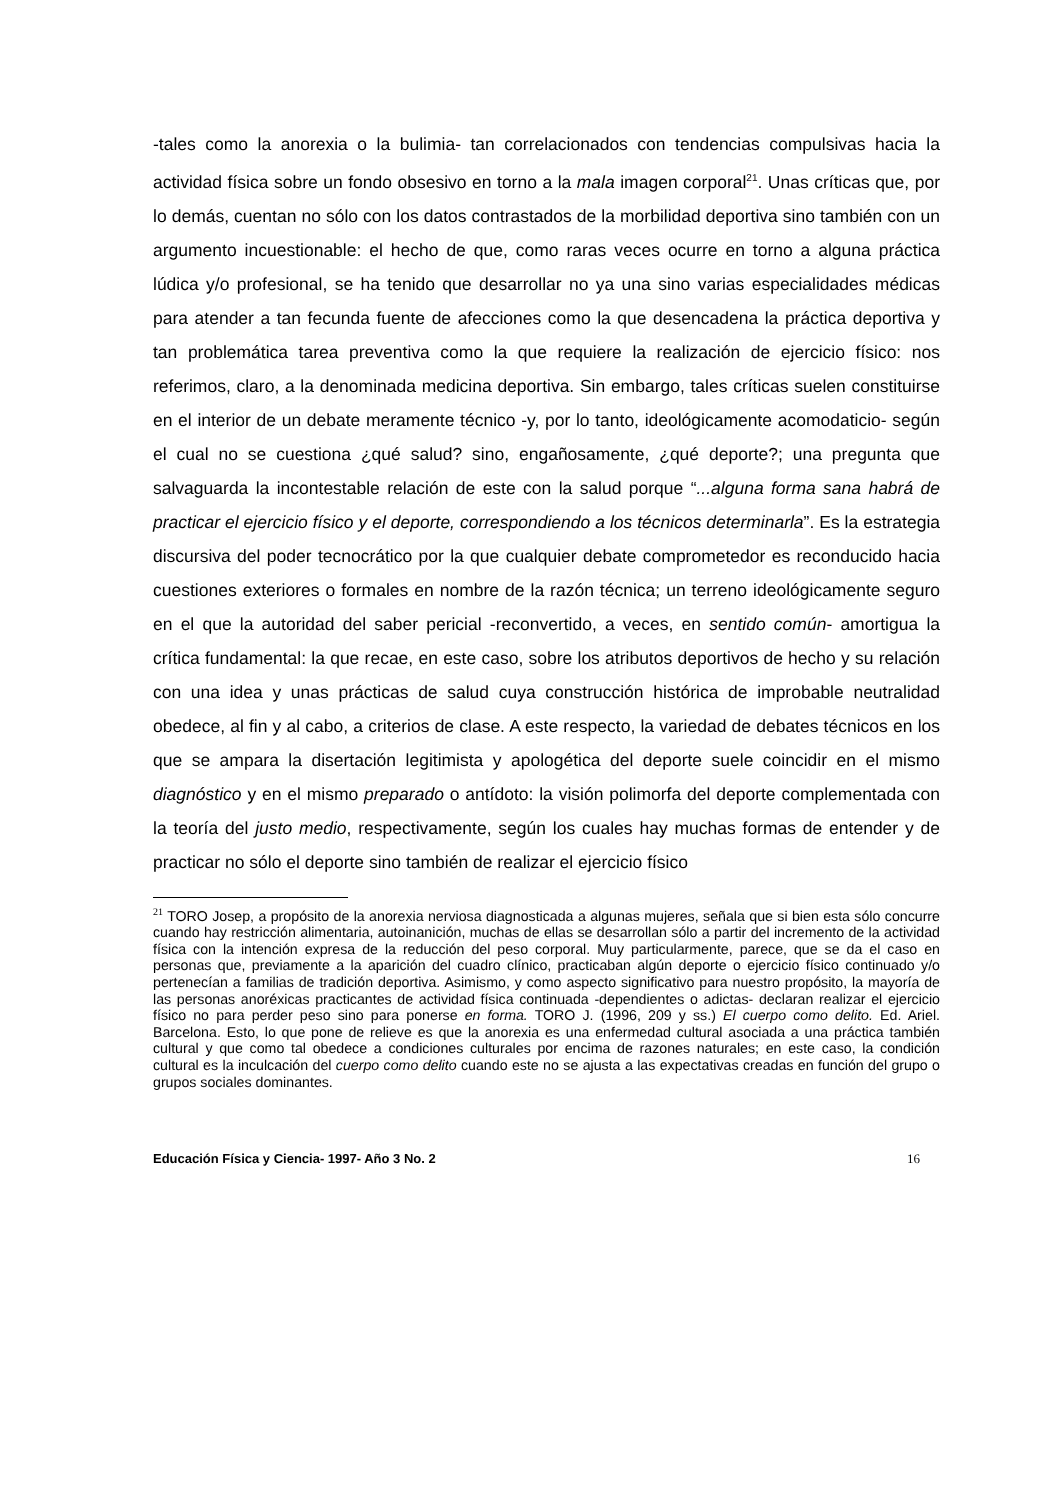-tales como la anorexia o la bulimia- tan correlacionados con tendencias compulsivas hacia la actividad física sobre un fondo obsesivo en torno a la mala imagen corporal<sup>21</sup>. Unas críticas que, por lo demás, cuentan no sólo con los datos contrastados de la morbilidad deportiva sino también con un argumento incuestionable: el hecho de que, como raras veces ocurre en torno a alguna práctica lúdica y/o profesional, se ha tenido que desarrollar no ya una sino varias especialidades médicas para atender a tan fecunda fuente de afecciones como la que desencadena la práctica deportiva y tan problemática tarea preventiva como la que requiere la realización de ejercicio físico: nos referimos, claro, a la denominada medicina deportiva. Sin embargo, tales críticas suelen constituirse en el interior de un debate meramente técnico -y, por lo tanto, ideológicamente acomodaticio- según el cual no se cuestiona ¿qué salud? sino, engañosamente, ¿qué deporte?; una pregunta que salvaguarda la incontestable relación de este con la salud porque “...alguna forma sana habrá de practicar el ejercicio físico y el deporte, correspondiendo a los técnicos determinarla”. Es la estrategia discursiva del poder tecnocrático por la que cualquier debate comprometedor es reconducido hacia cuestiones exteriores o formales en nombre de la razón técnica; un terreno ideológicamente seguro en el que la autoridad del saber pericial -reconvertido, a veces, en sentido común- amortigua la crítica fundamental: la que recae, en este caso, sobre los atributos deportivos de hecho y su relación con una idea y unas prácticas de salud cuya construcción histórica de improbable neutralidad obedece, al fin y al cabo, a criterios de clase. A este respecto, la variedad de debates técnicos en los que se ampara la disertación legitimista y apologética del deporte suele coincidir en el mismo diagnóstico y en el mismo preparado o antídoto: la visión polimorfa del deporte complementada con la teoría del justo medio, respectivamente, según los cuales hay muchas formas de entender y de practicar no sólo el deporte sino también de realizar el ejercicio físico
<sup>21</sup> TORO Josep, a propósito de la anorexia nerviosa diagnosticada a algunas mujeres, señala que si bien esta sólo concurre cuando hay restricción alimentaria, autoinanición, muchas de ellas se desarrollan sólo a partir del incremento de la actividad física con la intención expresa de la reducción del peso corporal. Muy particularmente, parece, que se da el caso en personas que, previamente a la aparición del cuadro clínico, practicaban algún deporte o ejercicio físico continuado y/o pertenecían a familias de tradición deportiva. Asimismo, y como aspecto significativo para nuestro propósito, la mayoría de las personas anoréxicas practicantes de actividad física continuada -dependientes o adictas- declaran realizar el ejercicio físico no para perder peso sino para ponerse en forma. TORO J. (1996, 209 y ss.) El cuerpo como delito. Ed. Ariel. Barcelona. Esto, lo que pone de relieve es que la anorexia es una enfermedad cultural asociada a una práctica también cultural y que como tal obedece a condiciones culturales por encima de razones naturales; en este caso, la condición cultural es la inculcación del cuerpo como delito cuando este no se ajusta a las expectativas creadas en función del grupo o grupos sociales dominantes.
Educación Física y Ciencia- 1997- Año 3 No. 2 16